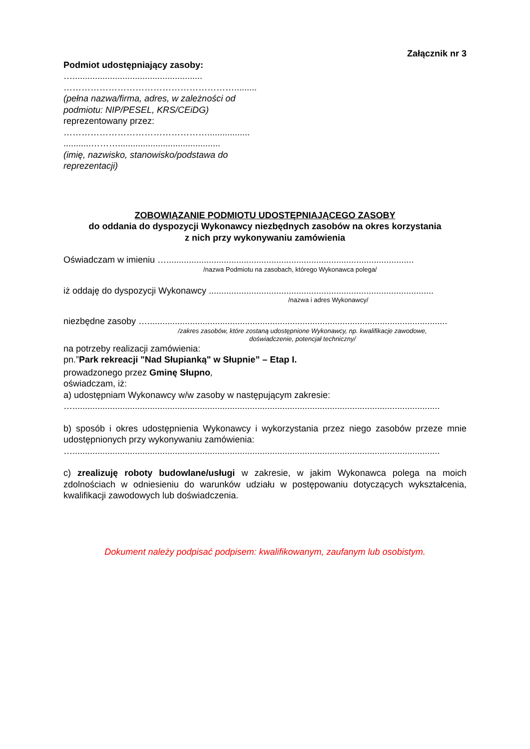Załącznik nr 3
Podmiot udostępniający zasoby:
…....................................................
………………………………………………….........
(pełna nazwa/firma, adres, w zależności od
podmiotu: NIP/PESEL, KRS/CEiDG)
reprezentowany przez:
………………………………………….................
...........……….........................................
(imię, nazwisko, stanowisko/podstawa do
reprezentacji)
ZOBOWIĄZANIE PODMIOTU UDOSTĘPNIAJĄCEGO ZASOBY
do oddania do dyspozycji Wykonawcy niezbędnych zasobów na okres korzystania
z nich przy wykonywaniu zamówienia
Oświadczam w imieniu …...................................................................................................
/nazwa Podmiotu na zasobach, którego Wykonawca polega/
iż oddaję do dyspozycji Wykonawcy ..........................................................................................
/nazwa i adres Wykonawcy/
niezbędne zasoby …........................................................................................................................
/zakres zasobów, które zostaną udostępnione Wykonawcy, np. kwalifikacje zawodowe,
doświadczenie, potencjał techniczny/
na potrzeby realizacji zamówienia:
pn.”Park rekreacji "Nad Słupianką" w Słupnie” – Etap I.
prowadzonego przez Gminę Słupno,
oświadczam, iż:
a) udostępniam Wykonawcy w/w zasoby w następującym zakresie:
…...................................................................................................................................................
b) sposób i okres udostępnienia Wykonawcy i wykorzystania przez niego zasobów przeze mnie udostępnionych przy wykonywaniu zamówienia:
…...................................................................................................................................................
c) zrealizuję roboty budowlane/usługi w zakresie, w jakim Wykonawca polega na moich zdolnościach w odniesieniu do warunków udziału w postępowaniu dotyczących wykształcenia, kwalifikacji zawodowych lub doświadczenia.
Dokument należy podpisać podpisem: kwalifikowanym, zaufanym lub osobistym.